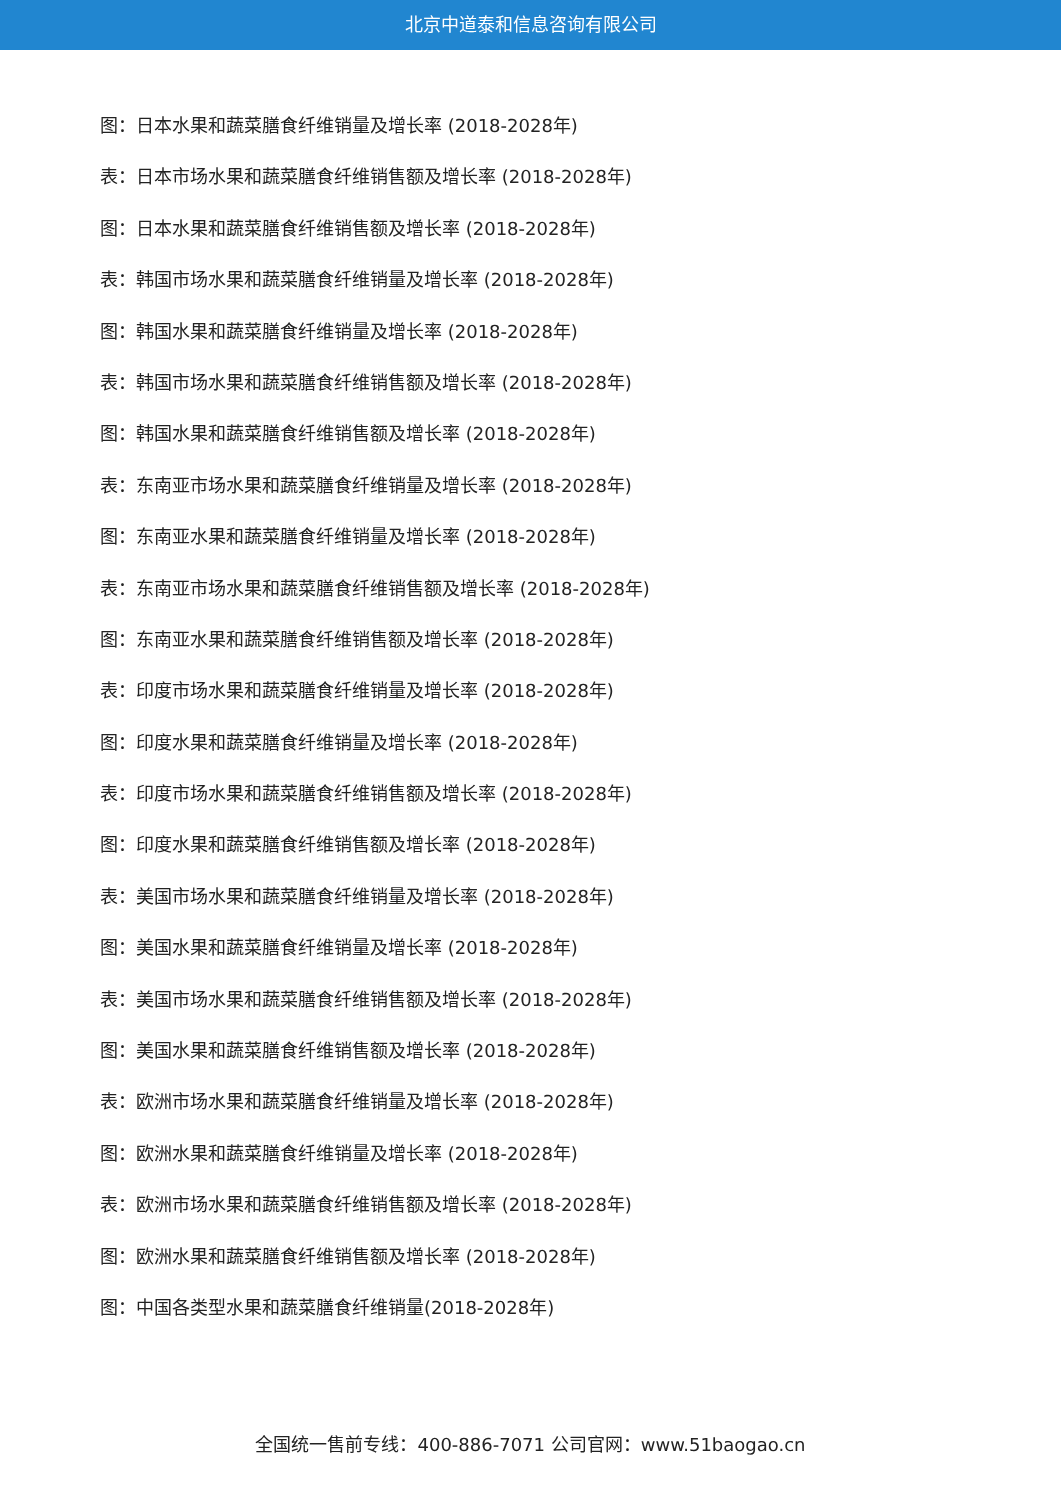北京中道泰和信息咨询有限公司
图：日本水果和蔬菜膳食纤维销量及增长率 (2018-2028年)
表：日本市场水果和蔬菜膳食纤维销售额及增长率 (2018-2028年)
图：日本水果和蔬菜膳食纤维销售额及增长率 (2018-2028年)
表：韩国市场水果和蔬菜膳食纤维销量及增长率 (2018-2028年)
图：韩国水果和蔬菜膳食纤维销量及增长率 (2018-2028年)
表：韩国市场水果和蔬菜膳食纤维销售额及增长率 (2018-2028年)
图：韩国水果和蔬菜膳食纤维销售额及增长率 (2018-2028年)
表：东南亚市场水果和蔬菜膳食纤维销量及增长率 (2018-2028年)
图：东南亚水果和蔬菜膳食纤维销量及增长率 (2018-2028年)
表：东南亚市场水果和蔬菜膳食纤维销售额及增长率 (2018-2028年)
图：东南亚水果和蔬菜膳食纤维销售额及增长率 (2018-2028年)
表：印度市场水果和蔬菜膳食纤维销量及增长率 (2018-2028年)
图：印度水果和蔬菜膳食纤维销量及增长率 (2018-2028年)
表：印度市场水果和蔬菜膳食纤维销售额及增长率 (2018-2028年)
图：印度水果和蔬菜膳食纤维销售额及增长率 (2018-2028年)
表：美国市场水果和蔬菜膳食纤维销量及增长率 (2018-2028年)
图：美国水果和蔬菜膳食纤维销量及增长率 (2018-2028年)
表：美国市场水果和蔬菜膳食纤维销售额及增长率 (2018-2028年)
图：美国水果和蔬菜膳食纤维销售额及增长率 (2018-2028年)
表：欧洲市场水果和蔬菜膳食纤维销量及增长率 (2018-2028年)
图：欧洲水果和蔬菜膳食纤维销量及增长率 (2018-2028年)
表：欧洲市场水果和蔬菜膳食纤维销售额及增长率 (2018-2028年)
图：欧洲水果和蔬菜膳食纤维销售额及增长率 (2018-2028年)
图：中国各类型水果和蔬菜膳食纤维销量(2018-2028年)
全国统一售前专线：400-886-7071 公司官网：www.51baogao.cn